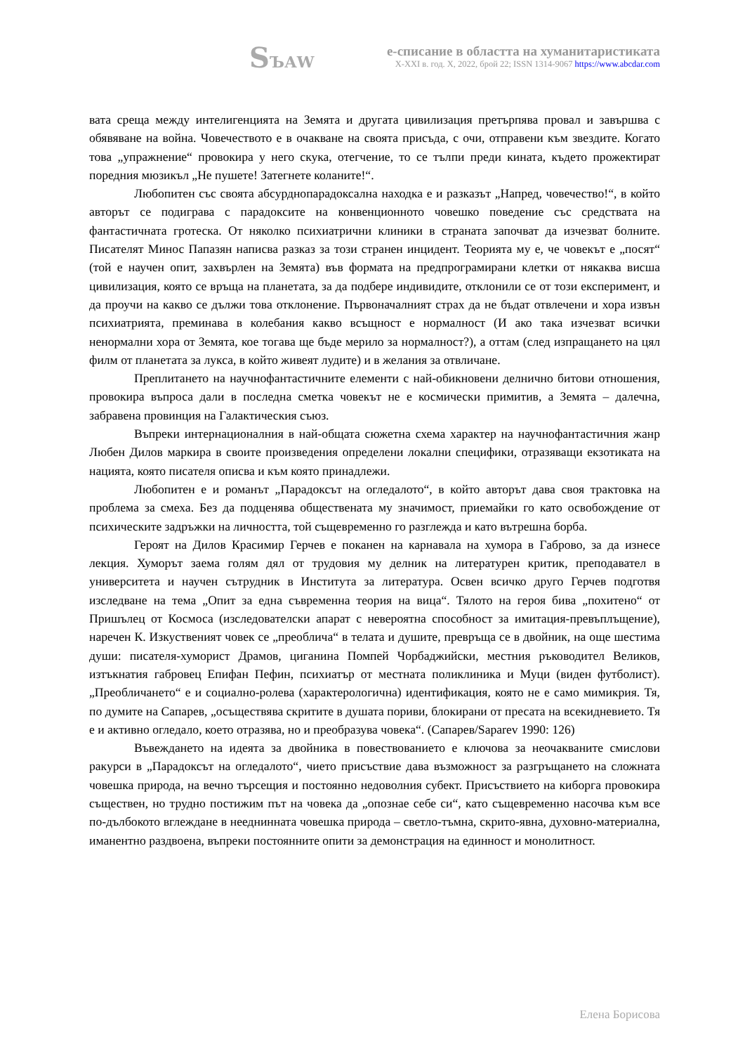SЪАW
е-списание в областта на хуманитаристиката
X-XXI в. год. X, 2022, брой 22; ISSN 1314-9067 https://www.abcdar.com
вата среща между интелигенцията на Земята и другата цивилизация претърпява провал и завършва с обявяване на война. Човечеството е в очакване на своята присъда, с очи, отправени към звездите. Когато това „упражнение“ провокира у него скука, отегчение, то се тълпи преди кината, където прожектират поредния мюзикъл „Не пушете! Затегнете коланите!“.
Любопитен със своята абсурднопарадоксална находка е и разказът „Напред, човечество!“, в който авторът се подиграва с парадоксите на конвенционното човешко поведение със средствата на фантастичната гротеска. От няколко психиатрични клиники в страната започват да изчезват болните. Писателят Минос Папазян написва разказ за този странен инцидент. Теорията му е, че човекът е „посят“ (той е научен опит, захвърлен на Земята) във формата на предпрограмирани клетки от някаква висша цивилизация, която се връща на планетата, за да подбере индивидите, отклонили се от този експеримент, и да проучи на какво се дължи това отклонение. Първоначалният страх да не бъдат отвлечени и хора извън психиатрията, преминава в колебания какво всъщност е нормалност (И ако така изчезват всички ненормални хора от Земята, кое тогава ще бъде мерило за нормалност?), а оттам (след изпращането на цял филм от планетата за лукса, в който живеят лудите) и в желания за отвличане.
Преплитането на научнофантастичните елементи с най-обикновени делнично битови отношения, провокира въпроса дали в последна сметка човекът не е космически примитив, а Земята – далечна, забравена провинция на Галактическия съюз.
Въпреки интернационалния в най-общата сюжетна схема характер на научнофантастичния жанр Любен Дилов маркира в своите произведения определени локални специфики, отразяващи екзотиката на нацията, която писателя описва и към която принадлежи.
Любопитен е и романът „Парадоксът на огледалото“, в който авторът дава своя трактовка на проблема за смеха. Без да подценява обществената му значимост, приемайки го като освобождение от психическите задръжки на личността, той същевременно го разглежда и като вътрешна борба.
Героят на Дилов Красимир Герчев е поканен на карнавала на хумора в Габрово, за да изнесе лекция. Хуморът заема голям дял от трудовия му делник на литературен критик, преподавател в университета и научен сътрудник в Института за литература. Освен всичко друго Герчев подготвя изследване на тема „Опит за една съвременна теория на вица“. Тялото на героя бива „похитено“ от Пришълец от Космоса (изследователски апарат с невероятна способност за имитация-превъплъщение), наречен К. Изкуственият човек се „преоблича“ в телата и душите, превръща се в двойник, на още шестима души: писателя-хуморист Драмов, циганина Помпей Чорбаджийски, местния ръководител Великов, изтъкнатия габровец Епифан Пефин, психиатър от местната поликлиника и Муци (виден футболист). „Преобличането“ е и социално-ролева (характерологична) идентификация, която не е само мимикрия. Тя, по думите на Сапарев, „осъществява скритите в душата пориви, блокирани от пресата на всекидневието. Тя е и активно огледало, което отразява, но и преобразува човека“. (Сапарев/Saparev 1990: 126)
Въвеждането на идеята за двойника в повествованието е ключова за неочакваните смислови ракурси в „Парадоксът на огледалото“, чието присъствие дава възможност за разгръщането на сложната човешка природа, на вечно търсещия и постоянно недоволния субект. Присъствието на киборга провокира съществен, но трудно постижим път на човека да „опознае себе си“, като същевременно насочва към все по-дълбокото вглеждане в нееднинната човешка природа – светло-тъмна, скрито-явна, духовно-материална, иманентно раздвоена, въпреки постоянните опити за демонстрация на единност и монолитност.
Елена Борисова